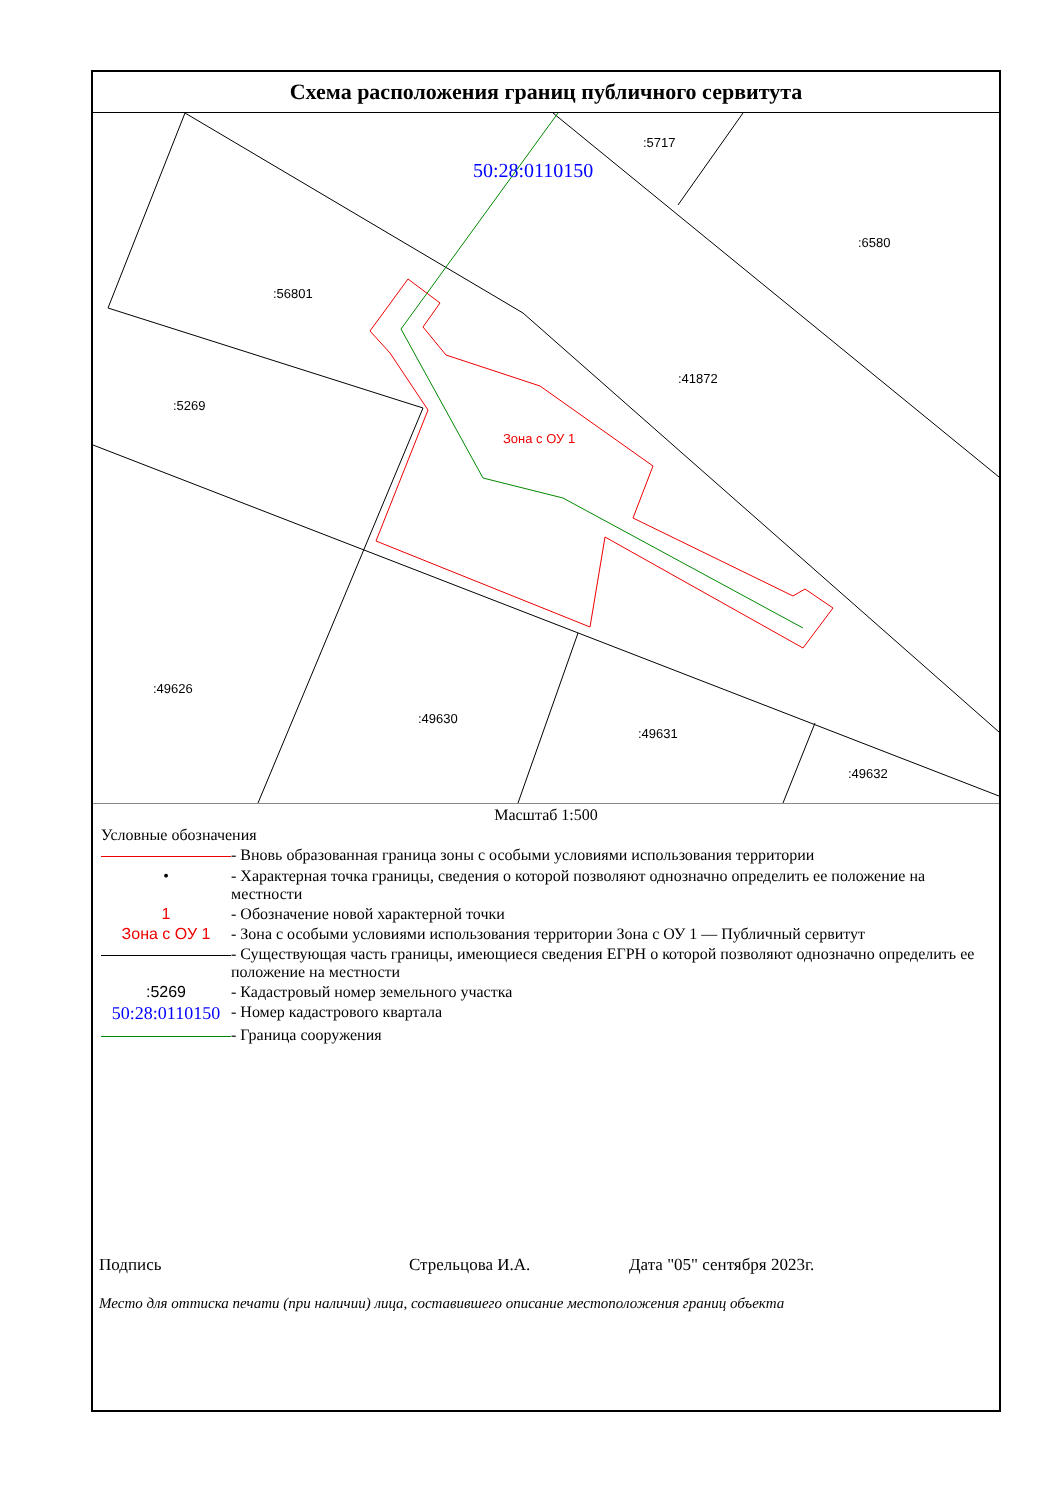Схема расположения границ публичного сервитута
50:28:0110150
:5717
:6580
:56801
:41872
:5269
Зона с ОУ 1
:49626
:49630
:49631
:49632
Масштаб 1:500
Условные обозначения
- Вновь образованная граница зоны с особыми условиями использования территории
• - Характерная точка границы, сведения о которой позволяют однозначно определить ее положение на местности
1 - Обозначение новой характерной точки
Зона с ОУ 1 - Зона с особыми условиями использования территории Зона с ОУ 1 — Публичный сервитут
- Существующая часть границы, имеющиеся сведения ЕГРН о которой позволяют однозначно определить ее положение на местности
:5269 - Кадастровый номер земельного участка
50:28:0110150
- Номер кадастрового квартала
- Граница сооружения
Подпись Стрельцова И.А. Дата "05" сентября 2023г.
Место для оттиска печати (при наличии) лица, составившего описание местоположения границ объекта